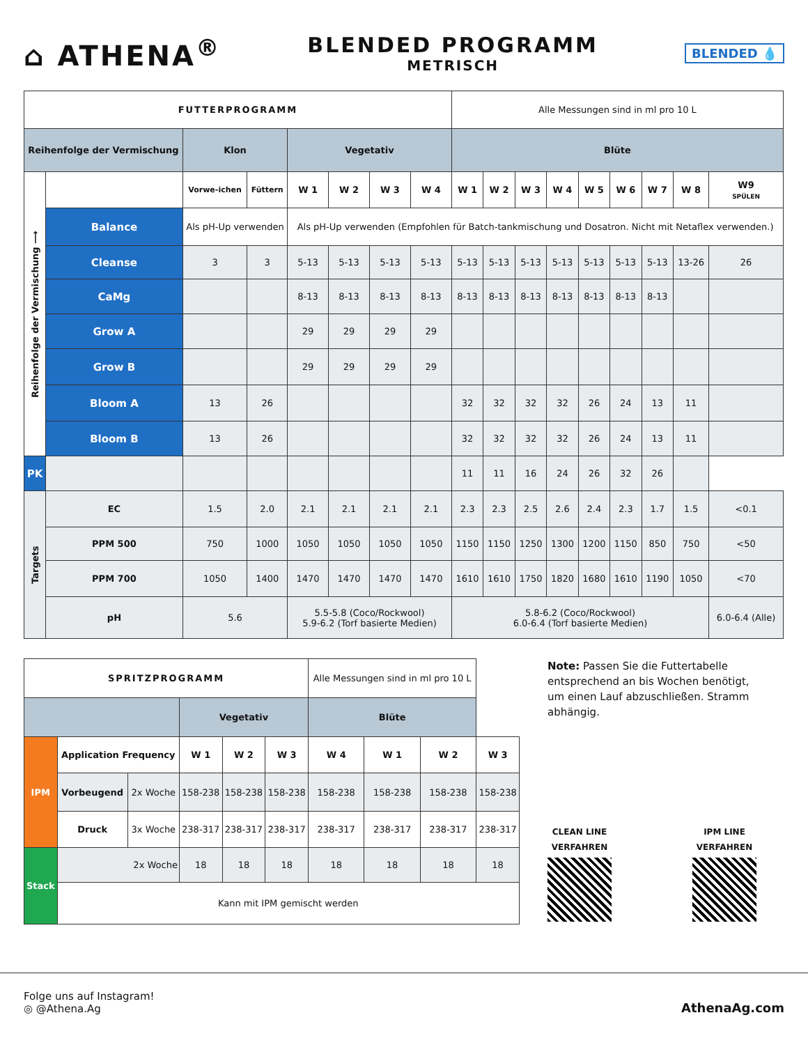⌂ ATHENA<sup>®</sup>
BLENDED PROGRAMM
METRISCH
BLENDED 💧
| FUTTERPROGRAMM | | | | | | | | Alle Messungen sind in ml pro 10 L | | | | | | | | |
| Reihenfolge der Vermischung | | Klon | | Vegetativ | | | | Blüte | | | | | | | | |
| Reihenfolge der Vermischung ⟶ | | Vorwe-ichen | Füttern | W 1 | W 2 | W 3 | W 4 | W 1 | W 2 | W 3 | W 4 | W 5 | W 6 | W 7 | W 8 | W9 SPÜLEN |
| | Balance | Als pH-Up verwenden | | Als pH-Up verwenden (Empfohlen für Batch-tankmischung und Dosatron. Nicht mit Netaflex verwenden.) | | | | | | | | | | | | |
| | Cleanse | 3 | 3 | 5-13 | 5-13 | 5-13 | 5-13 | 5-13 | 5-13 | 5-13 | 5-13 | 5-13 | 5-13 | 5-13 | 13-26 | 26 |
| | CaMg | | | 8-13 | 8-13 | 8-13 | 8-13 | 8-13 | 8-13 | 8-13 | 8-13 | 8-13 | 8-13 | 8-13 | | |
| | Grow A | | | 29 | 29 | 29 | 29 | | | | | | | | | |
| | Grow B | | | 29 | 29 | 29 | 29 | | | | | | | | | |
| | Bloom A | 13 | 26 | | | | | 32 | 32 | 32 | 32 | 26 | 24 | 13 | 11 | |
| | Bloom B | 13 | 26 | | | | | 32 | 32 | 32 | 32 | 26 | 24 | 13 | 11 | |
| PK | | | | | | | | 11 | 11 | 16 | 24 | 26 | 32 | 26 | | |
| Targets | EC | 1.5 | 2.0 | 2.1 | 2.1 | 2.1 | 2.1 | 2.3 | 2.3 | 2.5 | 2.6 | 2.4 | 2.3 | 1.7 | 1.5 | <0.1 |
| | PPM 500 | 750 | 1000 | 1050 | 1050 | 1050 | 1050 | 1150 | 1150 | 1250 | 1300 | 1200 | 1150 | 850 | 750 | <50 |
| | PPM 700 | 1050 | 1400 | 1470 | 1470 | 1470 | 1470 | 1610 | 1610 | 1750 | 1820 | 1680 | 1610 | 1190 | 1050 | <70 |
| | pH | 5.6 | | 5.5-5.8 (Coco/Rockwool) 5.9-6.2 (Torf basierte Medien) | | | | 5.8-6.2 (Coco/Rockwool) 6.0-6.4 (Torf basierte Medien) | | | | | | | | 6.0-6.4 (Alle) |
| SPRITZPROGRAMM | | | | | | Alle Messungen sind in ml pro 10 L | | | |
| | | | Vegetativ | | | Blüte | | | |
| IPM | Application Frequency | | W 1 | W 2 | W 3 | W 4 | W 1 | W 2 | W 3 |
| | Vorbeugend | 2x Woche | 158-238 | 158-238 | 158-238 | 158-238 | 158-238 | 158-238 | 158-238 |
| | Druck | 3x Woche | 238-317 | 238-317 | 238-317 | 238-317 | 238-317 | 238-317 | 238-317 |
| Stack | 2x Woche | | 18 | 18 | 18 | 18 | 18 | 18 | 18 |
| | Kann mit IPM gemischt werden | | | | | | | | |
Note: Passen Sie die Futtertabelle entsprechend an bis Wochen benötigt, um einen Lauf abzuschließen. Stramm abhängig.
CLEAN LINE
VERFAHREN
IPM LINE
VERFAHREN
Folge uns auf Instagram!
◎ @Athena.Ag
AthenaAg.com